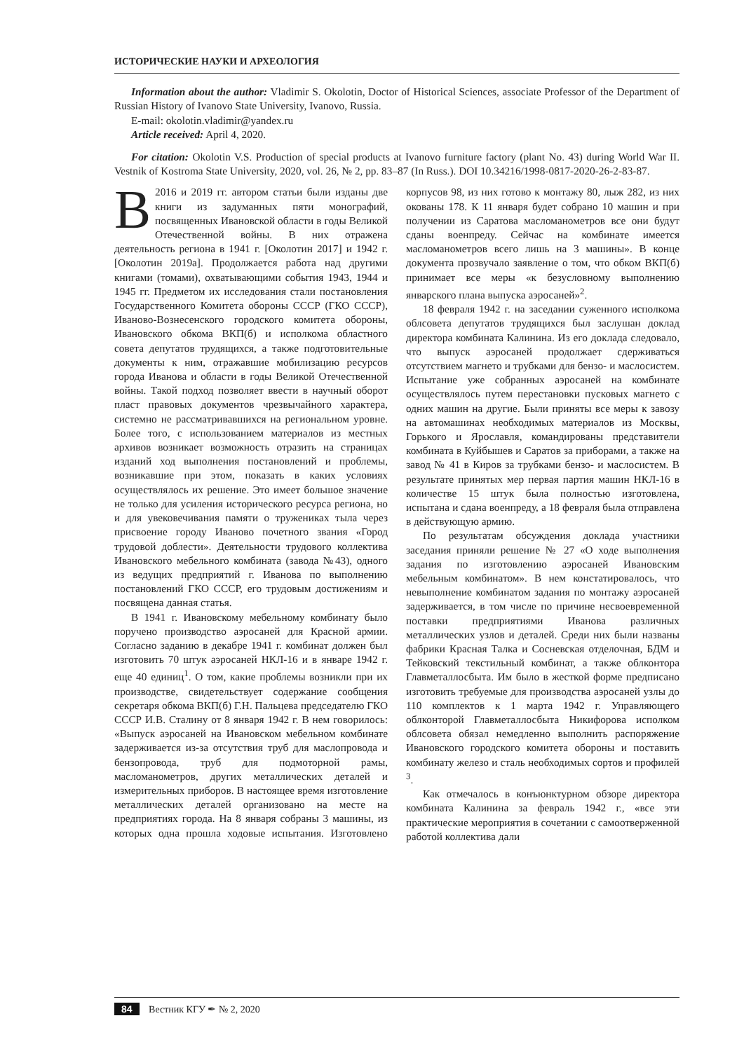ИСТОРИЧЕСКИЕ НАУКИ И АРХЕОЛОГИЯ
Information about the author: Vladimir S. Okolotin, Doctor of Historical Sciences, associate Professor of the Department of Russian History of Ivanovo State University, Ivanovo, Russia.
E-mail: okolotin.vladimir@yandex.ru
Article received: April 4, 2020.
For citation: Okolotin V.S. Production of special products at Ivanovo furniture factory (plant No. 43) during World War II. Vestnik of Kostroma State University, 2020, vol. 26, № 2, pp. 83–87 (In Russ.). DOI 10.34216/1998-0817-2020-26-2-83-87.
В 2016 и 2019 гг. автором статьи были изданы две книги из задуманных пяти монографий, посвященных Ивановской области в годы Великой Отечественной войны. В них отражена деятельность региона в 1941 г. [Околотин 2017] и 1942 г. [Околотин 2019а]. Продолжается работа над другими книгами (томами), охватывающими события 1943, 1944 и 1945 гг. Предметом их исследования стали постановления Государственного Комитета обороны СССР (ГКО СССР), Иваново-Вознесенского городского комитета обороны, Ивановского обкома ВКП(б) и исполкома областного совета депутатов трудящихся, а также подготовительные документы к ним, отражавшие мобилизацию ресурсов города Иванова и области в годы Великой Отечественной войны. Такой подход позволяет ввести в научный оборот пласт правовых документов чрезвычайного характера, системно не рассматривавшихся на региональном уровне. Более того, с использованием материалов из местных архивов возникает возможность отразить на страницах изданий ход выполнения постановлений и проблемы, возникавшие при этом, показать в каких условиях осуществлялось их решение. Это имеет большое значение не только для усиления исторического ресурса региона, но и для увековечивания памяти о тружениках тыла через присвоение городу Иваново почетного звания «Город трудовой доблести». Деятельности трудового коллектива Ивановского мебельного комбината (завода №43), одного из ведущих предприятий г. Иванова по выполнению постановлений ГКО СССР, его трудовым достижениям и посвящена данная статья.
В 1941 г. Ивановскому мебельному комбинату было поручено производство аэросаней для Красной армии. Согласно заданию в декабре 1941 г. комбинат должен был изготовить 70 штук аэросаней НКЛ-16 и в январе 1942 г. еще 40 единиц<sup>1</sup>. О том, какие проблемы возникли при их производстве, свидетельствует содержание сообщения секретаря обкома ВКП(б) Г.Н. Пальцева председателю ГКО СССР И.В. Сталину от 8 января 1942 г. В нем говорилось: «Выпуск аэросаней на Ивановском мебельном комбинате задерживается из-за отсутствия труб для маслопровода и бензопровода, труб для подмоторной рамы, масломанометров, других металлических деталей и измерительных приборов. В настоящее время изготовление металлических деталей организовано на месте на предприятиях города. На 8 января собраны 3 машины, из которых одна прошла ходовые испытания. Изготовлено корпусов 98, из них готово к монтажу 80, лыж 282, из них окованы 178. К 11 января будет собрано 10 машин и при получении из Саратова масломанометров все они будут сданы военпреду. Сейчас на комбинате имеется масломанометров всего лишь на 3 машины». В конце документа прозвучало заявление о том, что обком ВКП(б) принимает все меры «к безусловному выполнению январского плана выпуска аэросаней»<sup>2</sup>.
18 февраля 1942 г. на заседании суженного исполкома облсовета депутатов трудящихся был заслушан доклад директора комбината Калинина. Из его доклада следовало, что выпуск аэросаней продолжает сдерживаться отсутствием магнето и трубками для бензо- и маслосистем. Испытание уже собранных аэросаней на комбинате осуществлялось путем перестановки пусковых магнето с одних машин на другие. Были приняты все меры к завозу на автомашинах необходимых материалов из Москвы, Горького и Ярославля, командированы представители комбината в Куйбышев и Саратов за приборами, а также на завод № 41 в Киров за трубками бензо- и маслосистем. В результате принятых мер первая партия машин НКЛ-16 в количестве 15 штук была полностью изготовлена, испытана и сдана военпреду, а 18 февраля была отправлена в действующую армию.
По результатам обсуждения доклада участники заседания приняли решение № 27 «О ходе выполнения задания по изготовлению аэросаней Ивановским мебельным комбинатом». В нем констатировалось, что невыполнение комбинатом задания по монтажу аэросаней задерживается, в том числе по причине несвоевременной поставки предприятиями Иванова различных металлических узлов и деталей. Среди них были названы фабрики Красная Талка и Сосневская отделочная, БДМ и Тейковский текстильный комбинат, а также облконтора Главметаллосбыта. Им было в жесткой форме предписано изготовить требуемые для производства аэросаней узлы до 110 комплектов к 1 марта 1942 г. Управляющего облконторой Главметаллосбыта Никифорова исполком облсовета обязал немедленно выполнить распоряжение Ивановского городского комитета обороны и поставить комбинату железо и сталь необходимых сортов и профилей <sup>3</sup>.
Как отмечалось в конъюнктурном обзоре директора комбината Калинина за февраль 1942 г., «все эти практические мероприятия в сочетании с самоотверженной работой коллектива дали
84 Вестник КГУ ✒ № 2, 2020